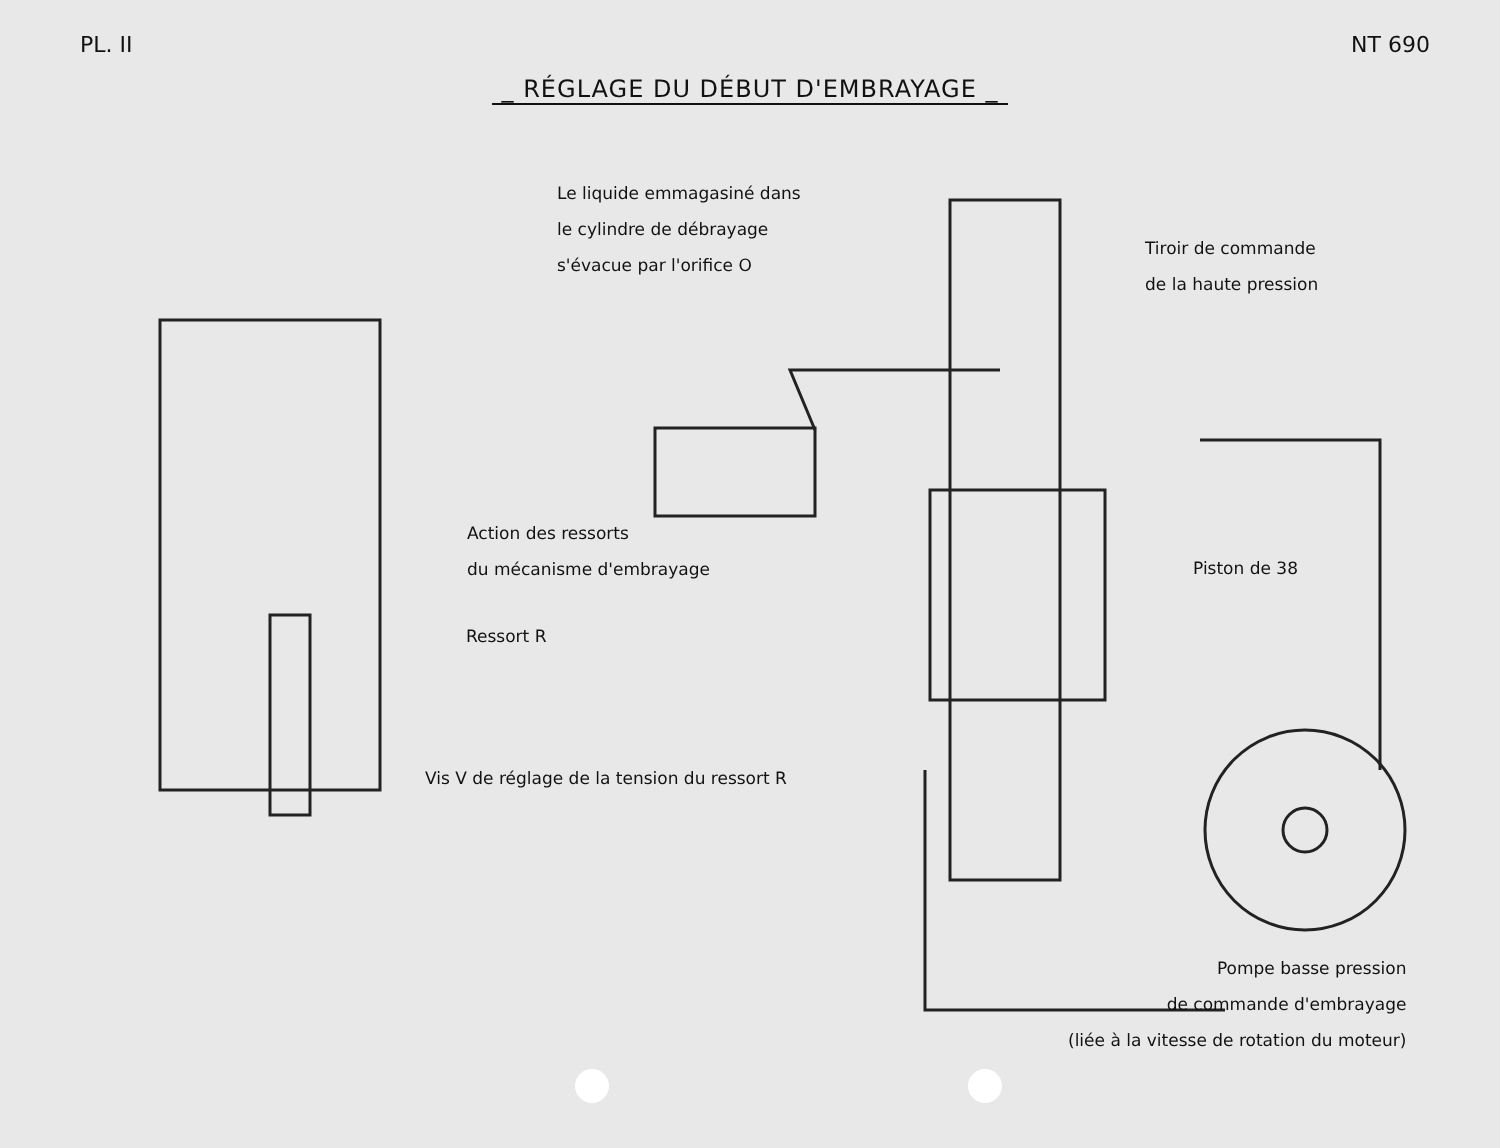PL. II NT 690
_ RÉGLAGE DU DÉBUT D'EMBRAYAGE _
Le liquide emmagasiné dans
le cylindre de débrayage
s'évacue par l'orifice O
Tiroir de commande
de la haute pression
Action des ressorts
du mécanisme d'embrayage
Piston de 38
Ressort R
Vis V de réglage de la tension du ressort R
Pompe basse pression
de commande d'embrayage
(liée à la vitesse de rotation du moteur)